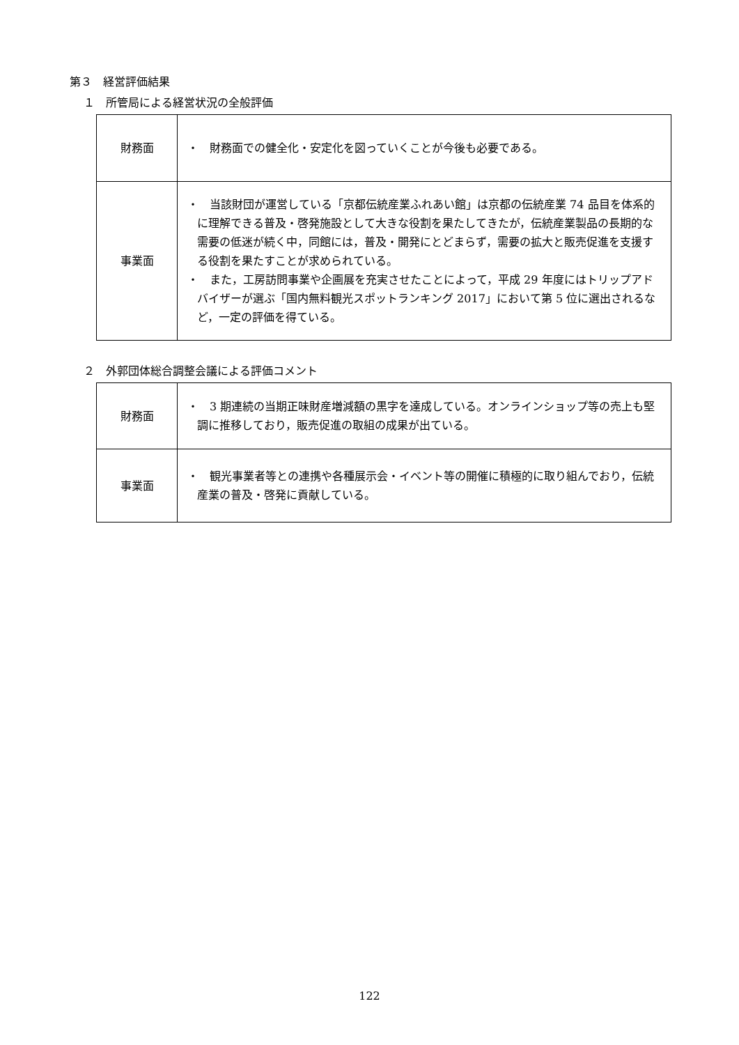第３　経営評価結果
１　所管局による経営状況の全般評価
| 財務面 | ・ 財務面での健全化・安定化を図っていくことが今後も必要である。 |
| 事業面 | ・ 当該財団が運営している「京都伝統産業ふれあい館」は京都の伝統産業 74 品目を体系的に理解できる普及・啓発施設として大きな役割を果たしてきたが，伝統産業製品の長期的な需要の低迷が続く中，同館には，普及・開発にとどまらず，需要の拡大と販売促進を支援する役割を果たすことが求められている。 ・ また，工房訪問事業や企画展を充実させたことによって，平成 29 年度にはトリップアドバイザーが選ぶ「国内無料観光スポットランキング 2017」において第 5 位に選出されるなど，一定の評価を得ている。 |
２　外郭団体総合調整会議による評価コメント
| 財務面 | ・ 3 期連続の当期正味財産増減額の黒字を達成している。オンラインショップ等の売上も堅調に推移しており，販売促進の取組の成果が出ている。 |
| 事業面 | ・ 観光事業者等との連携や各種展示会・イベント等の開催に積極的に取り組んでおり，伝統産業の普及・啓発に貢献している。 |
122